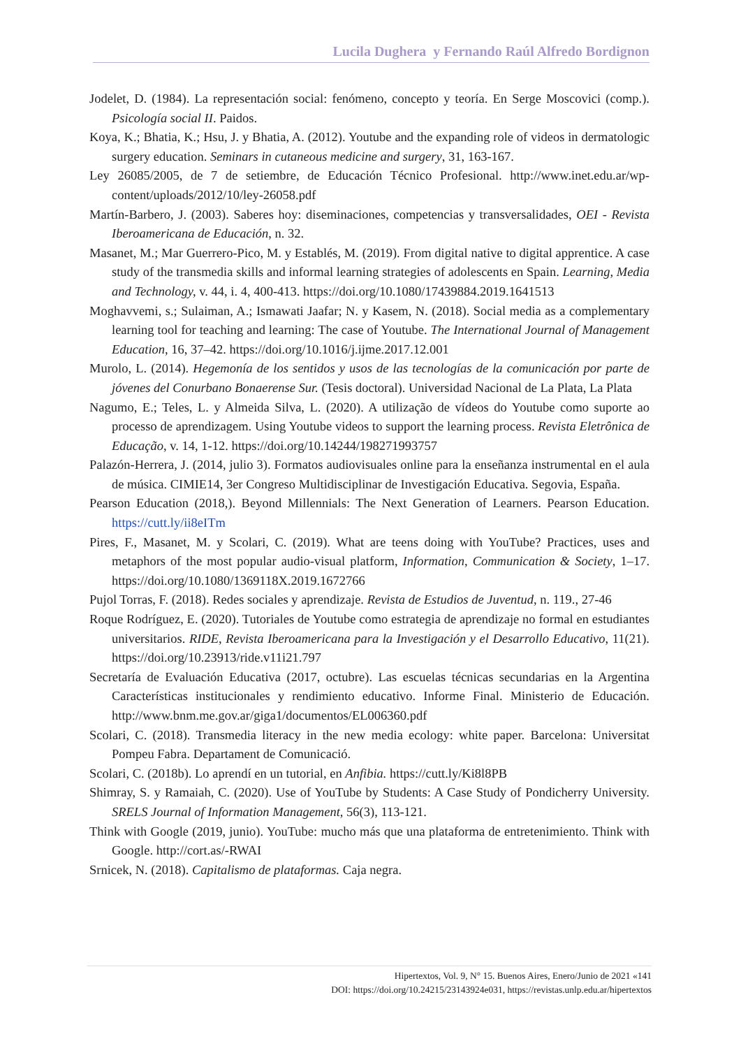Lucila Dughera y Fernando Raúl Alfredo Bordignon
Jodelet, D. (1984). La representación social: fenómeno, concepto y teoría. En Serge Moscovici (comp.). Psicología social II. Paidos.
Koya, K.; Bhatia, K.; Hsu, J. y Bhatia, A. (2012). Youtube and the expanding role of videos in dermatologic surgery education. Seminars in cutaneous medicine and surgery, 31, 163-167.
Ley 26085/2005, de 7 de setiembre, de Educación Técnico Profesional. http://www.inet.edu.ar/wp-content/uploads/2012/10/ley-26058.pdf
Martín-Barbero, J. (2003). Saberes hoy: diseminaciones, competencias y transversalidades, OEI - Revista Iberoamericana de Educación, n. 32.
Masanet, M.; Mar Guerrero-Pico, M. y Establés, M. (2019). From digital native to digital apprentice. A case study of the transmedia skills and informal learning strategies of adolescents en Spain. Learning, Media and Technology, v. 44, i. 4, 400-413. https://doi.org/10.1080/17439884.2019.1641513
Moghavvemi, s.; Sulaiman, A.; Ismawati Jaafar; N. y Kasem, N. (2018). Social media as a complementary learning tool for teaching and learning: The case of Youtube. The International Journal of Management Education, 16, 37–42. https://doi.org/10.1016/j.ijme.2017.12.001
Murolo, L. (2014). Hegemonía de los sentidos y usos de las tecnologías de la comunicación por parte de jóvenes del Conurbano Bonaerense Sur. (Tesis doctoral). Universidad Nacional de La Plata, La Plata
Nagumo, E.; Teles, L. y Almeida Silva, L. (2020). A utilização de vídeos do Youtube como suporte ao processo de aprendizagem. Using Youtube videos to support the learning process. Revista Eletrônica de Educação, v. 14, 1-12. https://doi.org/10.14244/198271993757
Palazón-Herrera, J. (2014, julio 3). Formatos audiovisuales online para la enseñanza instrumental en el aula de música. CIMIE14, 3er Congreso Multidisciplinar de Investigación Educativa. Segovia, España.
Pearson Education (2018,). Beyond Millennials: The Next Generation of Learners. Pearson Education. https://cutt.ly/ii8eITm
Pires, F., Masanet, M. y Scolari, C. (2019). What are teens doing with YouTube? Practices, uses and metaphors of the most popular audio-visual platform, Information, Communication & Society, 1–17. https://doi.org/10.1080/1369118X.2019.1672766
Pujol Torras, F. (2018). Redes sociales y aprendizaje. Revista de Estudios de Juventud, n. 119., 27-46
Roque Rodríguez, E. (2020). Tutoriales de Youtube como estrategia de aprendizaje no formal en estudiantes universitarios. RIDE, Revista Iberoamericana para la Investigación y el Desarrollo Educativo, 11(21). https://doi.org/10.23913/ride.v11i21.797
Secretaría de Evaluación Educativa (2017, octubre). Las escuelas técnicas secundarias en la Argentina Características institucionales y rendimiento educativo. Informe Final. Ministerio de Educación. http://www.bnm.me.gov.ar/giga1/documentos/EL006360.pdf
Scolari, C. (2018). Transmedia literacy in the new media ecology: white paper. Barcelona: Universitat Pompeu Fabra. Departament de Comunicació.
Scolari, C. (2018b). Lo aprendí en un tutorial, en Anfibia. https://cutt.ly/Ki8l8PB
Shimray, S. y Ramaiah, C. (2020). Use of YouTube by Students: A Case Study of Pondicherry University. SRELS Journal of Information Management, 56(3), 113-121.
Think with Google (2019, junio). YouTube: mucho más que una plataforma de entretenimiento. Think with Google. http://cort.as/-RWAI
Srnicek, N. (2018). Capitalismo de plataformas. Caja negra.
Hipertextos, Vol. 9, N° 15. Buenos Aires, Enero/Junio de 2021 «141
DOI: https://doi.org/10.24215/23143924e031, https://revistas.unlp.edu.ar/hipertextos